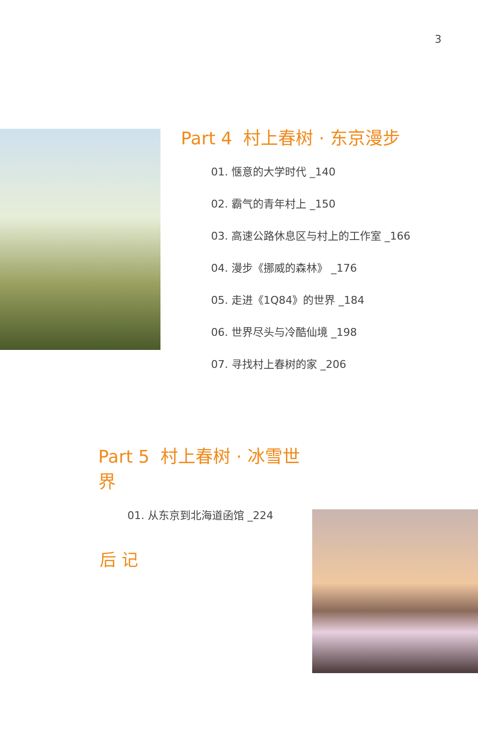3
Part 4 村上春树 · 东京漫步
01. 惬意的大学时代 _140
02. 霸气的青年村上 _150
03. 高速公路休息区与村上的工作室 _166
04. 漫步《挪威的森林》 _176
05. 走进《1Q84》的世界 _184
06. 世界尽头与冷酷仙境 _198
07. 寻找村上春树的家 _206
Part 5 村上春树 · 冰雪世界
01. 从东京到北海道函馆 _224
后 记